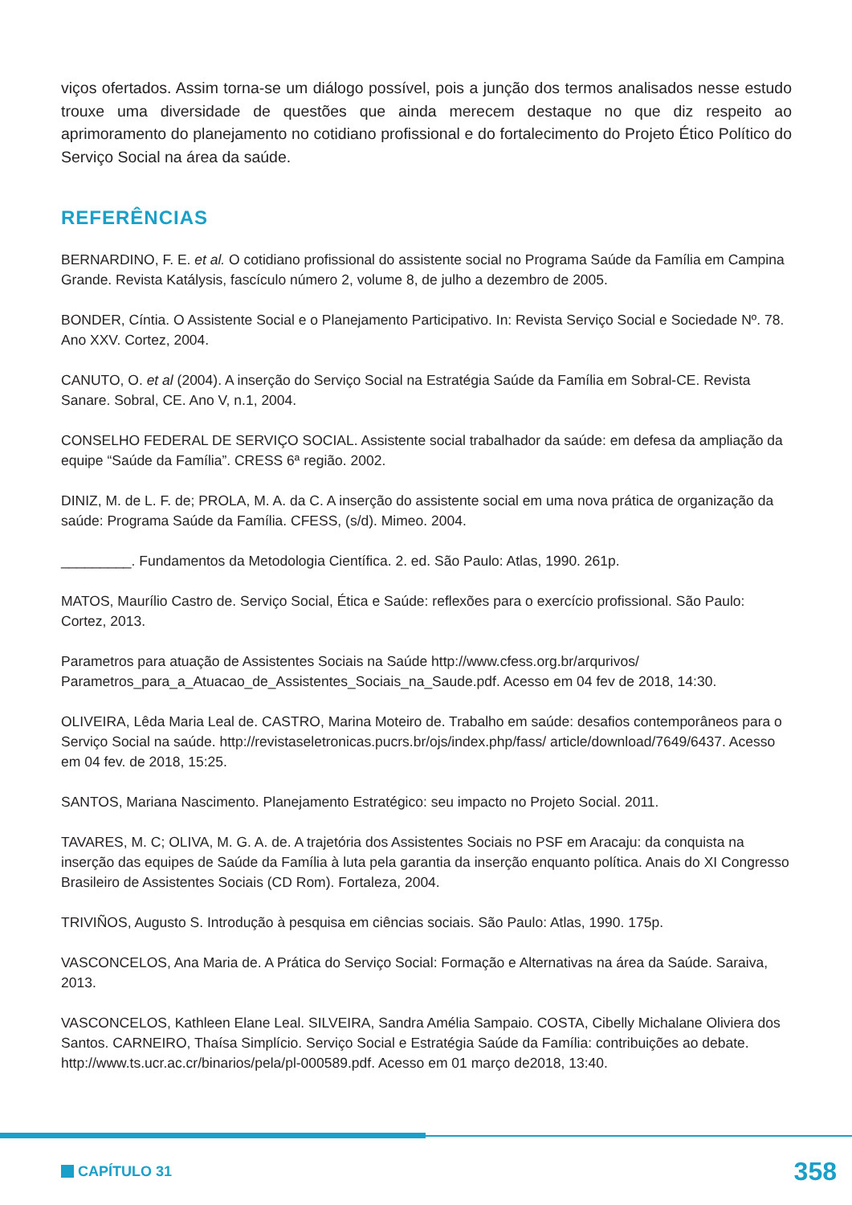viços ofertados. Assim torna-se um diálogo possível, pois a junção dos termos analisados nesse estudo trouxe uma diversidade de questões que ainda merecem destaque no que diz respeito ao aprimoramento do planejamento no cotidiano profissional e do fortalecimento do Projeto Ético Político do Serviço Social na área da saúde.
REFERÊNCIAS
BERNARDINO, F. E. et al. O cotidiano profissional do assistente social no Programa Saúde da Família em Campina Grande. Revista Katálysis, fascículo número 2, volume 8, de julho a dezembro de 2005.
BONDER, Cíntia. O Assistente Social e o Planejamento Participativo. In: Revista Serviço Social e Sociedade Nº. 78. Ano XXV. Cortez, 2004.
CANUTO, O. et al (2004). A inserção do Serviço Social na Estratégia Saúde da Família em Sobral-CE. Revista Sanare. Sobral, CE. Ano V, n.1, 2004.
CONSELHO FEDERAL DE SERVIÇO SOCIAL. Assistente social trabalhador da saúde: em defesa da ampliação da equipe “Saúde da Família”. CRESS 6ª região. 2002.
DINIZ, M. de L. F. de; PROLA, M. A. da C. A inserção do assistente social em uma nova prática de organização da saúde: Programa Saúde da Família. CFESS, (s/d). Mimeo. 2004.
_________. Fundamentos da Metodologia Científica. 2. ed. São Paulo: Atlas, 1990. 261p.
MATOS, Maurílio Castro de. Serviço Social, Ética e Saúde: reflexões para o exercício profissional. São Paulo: Cortez, 2013.
Parametros para atuação de Assistentes Sociais na Saúde http://www.cfess.org.br/arqurivos/ Parametros_para_a_Atuacao_de_Assistentes_Sociais_na_Saude.pdf. Acesso em 04 fev de 2018, 14:30.
OLIVEIRA, Lêda Maria Leal de. CASTRO, Marina Moteiro de. Trabalho em saúde: desafios contemporâneos para o Serviço Social na saúde. http://revistaseletronicas.pucrs.br/ojs/index.php/fass/ article/download/7649/6437. Acesso em 04 fev. de 2018, 15:25.
SANTOS, Mariana Nascimento. Planejamento Estratégico: seu impacto no Projeto Social. 2011.
TAVARES, M. C; OLIVA, M. G. A. de. A trajetória dos Assistentes Sociais no PSF em Aracaju: da conquista na inserção das equipes de Saúde da Família à luta pela garantia da inserção enquanto política. Anais do XI Congresso Brasileiro de Assistentes Sociais (CD Rom). Fortaleza, 2004.
TRIVIÑOS, Augusto S. Introdução à pesquisa em ciências sociais. São Paulo: Atlas, 1990. 175p.
VASCONCELOS, Ana Maria de. A Prática do Serviço Social: Formação e Alternativas na área da Saúde. Saraiva, 2013.
VASCONCELOS, Kathleen Elane Leal. SILVEIRA, Sandra Amélia Sampaio. COSTA, Cibelly Michalane Oliviera dos Santos. CARNEIRO, Thaísa Simplício. Serviço Social e Estratégia Saúde da Família: contribuições ao debate. http://www.ts.ucr.ac.cr/binarios/pela/pl-000589.pdf. Acesso em 01 março de2018, 13:40.
CAPÍTULO 31
358